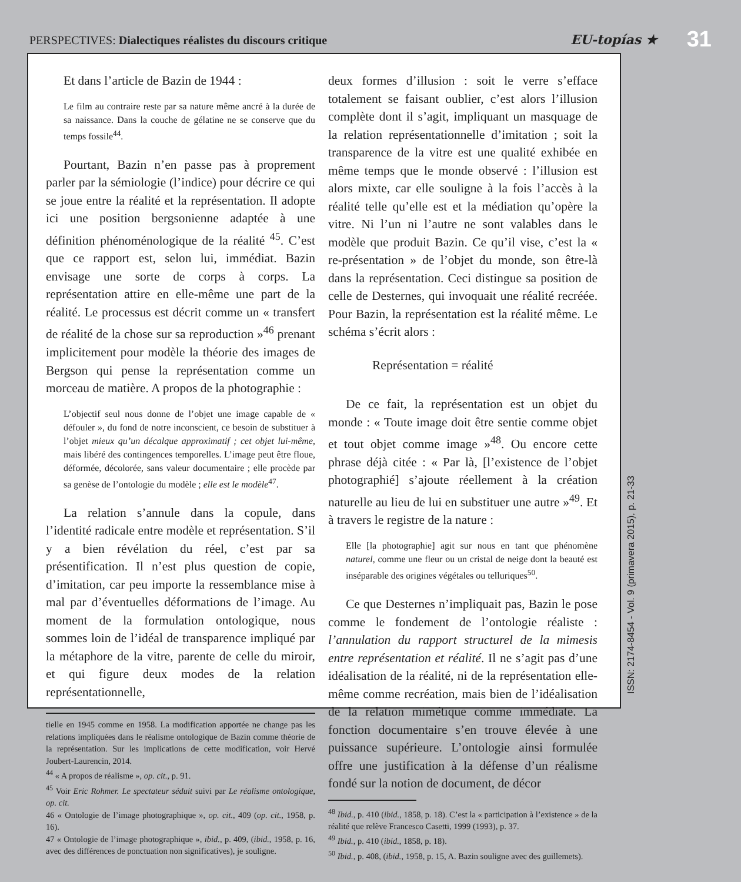PERSPECTIVES: Dialectiques réalistes du discours critique
EU-topías ★
31
Et dans l’article de Bazin de 1944 :
Le film au contraire reste par sa nature même ancré à la durée de sa naissance. Dans la couche de gélatine ne se conserve que du temps fossile<sup>44</sup>.
Pourtant, Bazin n’en passe pas à proprement parler par la sémiologie (l’indice) pour décrire ce qui se joue entre la réalité et la représentation. Il adopte ici une position bergsonienne adaptée à une définition phénoménologique de la réalité <sup>45</sup>. C’est que ce rapport est, selon lui, immédiat. Bazin envisage une sorte de corps à corps. La représentation attire en elle-même une part de la réalité. Le processus est décrit comme un « transfert de réalité de la chose sur sa reproduction »<sup>46</sup> prenant implicitement pour modèle la théorie des images de Bergson qui pense la représentation comme un morceau de matière. A propos de la photographie :
L’objectif seul nous donne de l’objet une image capable de « défouler », du fond de notre inconscient, ce besoin de substituer à l’objet mieux qu’un décalque approximatif ; cet objet lui-même, mais libéré des contingences temporelles. L’image peut être floue, déformée, décolorée, sans valeur documentaire ; elle procède par sa genèse de l’ontologie du modèle ; elle est le modèle<sup>47</sup>.
La relation s’annule dans la copule, dans l’identité radicale entre modèle et représentation. S’il y a bien révélation du réel, c’est par sa présentification. Il n’est plus question de copie, d’imitation, car peu importe la ressemblance mise à mal par d’éventuelles déformations de l’image. Au moment de la formulation ontologique, nous sommes loin de l’idéal de transparence impliqué par la métaphore de la vitre, parente de celle du miroir, et qui figure deux modes de la relation représentationnelle,
tielle en 1945 comme en 1958. La modification apportée ne change pas les relations impliquées dans le réalisme ontologique de Bazin comme théorie de la représentation. Sur les implications de cette modification, voir Hervé Joubert-Laurencin, 2014.
<sup>44</sup> « A propos de réalisme », op. cit., p. 91.
<sup>45</sup> Voir Eric Rohmer. Le spectateur séduit suivi par Le réalisme ontologique, op. cit.
46 « Ontologie de l’image photographique », op. cit., 409 (op. cit., 1958, p. 16).
47 « Ontologie de l’image photographique », ibid., p. 409, (ibid., 1958, p. 16, avec des différences de ponctuation non significatives), je souligne.
deux formes d’illusion : soit le verre s’efface totalement se faisant oublier, c’est alors l’illusion complète dont il s’agit, impliquant un masquage de la relation représentationnelle d’imitation ; soit la transparence de la vitre est une qualité exhibée en même temps que le monde observé : l’illusion est alors mixte, car elle souligne à la fois l’accès à la réalité telle qu’elle est et la médiation qu’opère la vitre. Ni l’un ni l’autre ne sont valables dans le modèle que produit Bazin. Ce qu’il vise, c’est la « re-présentation » de l’objet du monde, son être-là dans la représentation. Ceci distingue sa position de celle de Desternes, qui invoquait une réalité recréée. Pour Bazin, la représentation est la réalité même. Le schéma s’écrit alors :
Représentation = réalité
De ce fait, la représentation est un objet du monde : « Toute image doit être sentie comme objet et tout objet comme image »<sup>48</sup>. Ou encore cette phrase déjà citée : « Par là, [l’existence de l’objet photographié] s’ajoute réellement à la création naturelle au lieu de lui en substituer une autre »<sup>49</sup>. Et à travers le registre de la nature :
Elle [la photographie] agit sur nous en tant que phénomène naturel, comme une fleur ou un cristal de neige dont la beauté est inséparable des origines végétales ou telluriques<sup>50</sup>.
Ce que Desternes n’impliquait pas, Bazin le pose comme le fondement de l’ontologie réaliste : l’annulation du rapport structurel de la mimesis entre représentation et réalité. Il ne s’agit pas d’une idéalisation de la réalité, ni de la représentation elle-même comme recréation, mais bien de l’idéalisation de la relation mimétique comme immédiate. La fonction documentaire s’en trouve élevée à une puissance supérieure. L’ontologie ainsi formulée offre une justification à la défense d’un réalisme fondé sur la notion de document, de décor
<sup>48</sup> Ibid., p. 410 (ibid., 1858, p. 18). C’est la « participation à l’existence » de la réalité que relève Francesco Casetti, 1999 (1993), p. 37.
<sup>49</sup> Ibid., p. 410 (ibid., 1858, p. 18).
<sup>50</sup> Ibid., p. 408, (ibid., 1958, p. 15, A. Bazin souligne avec des guillemets).
ISSN: 2174-8454 - Vol. 9 (primavera 2015), p. 21-33